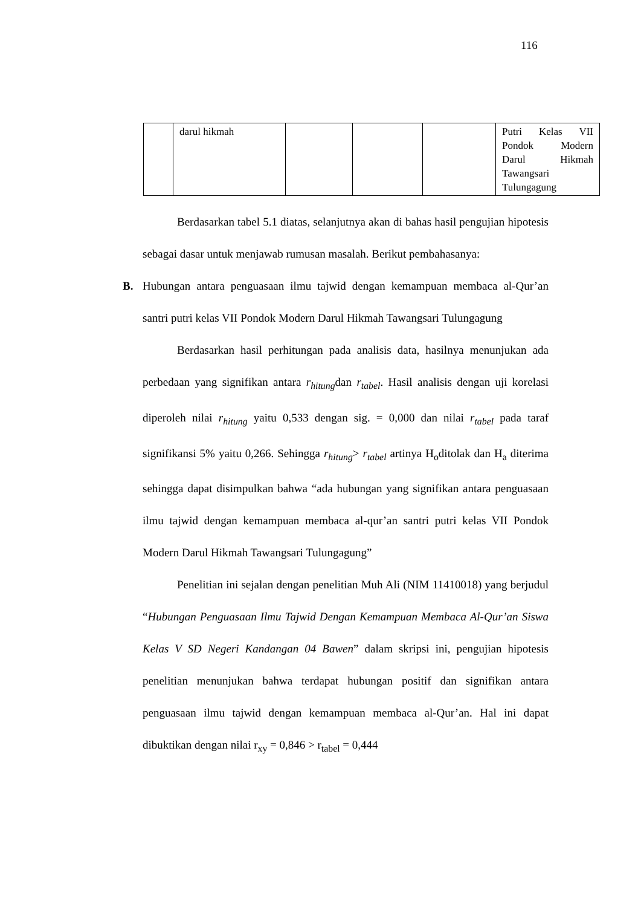116
| | darul hikmah | | | | Putri Kelas VII Pondok Modern Darul Hikmah Tawangsari Tulungagung |
Berdasarkan tabel 5.1 diatas, selanjutnya akan di bahas hasil pengujian hipotesis sebagai dasar untuk menjawab rumusan masalah. Berikut pembahasanya:
B. Hubungan antara penguasaan ilmu tajwid dengan kemampuan membaca al-Qur’an santri putri kelas VII Pondok Modern Darul Hikmah Tawangsari Tulungagung
Berdasarkan hasil perhitungan pada analisis data, hasilnya menunjukan ada perbedaan yang signifikan antara r<sub>hitung</sub>dan r<sub>tabel</sub>. Hasil analisis dengan uji korelasi diperoleh nilai r<sub>hitung</sub> yaitu 0,533 dengan sig. = 0,000 dan nilai r<sub>tabel</sub> pada taraf signifikansi 5% yaitu 0,266. Sehingga r<sub>hitung</sub>> r<sub>tabel</sub> artinya H<sub>o</sub>ditolak dan H<sub>a</sub> diterima sehingga dapat disimpulkan bahwa “ada hubungan yang signifikan antara penguasaan ilmu tajwid dengan kemampuan membaca al-qur’an santri putri kelas VII Pondok Modern Darul Hikmah Tawangsari Tulungagung”
Penelitian ini sejalan dengan penelitian Muh Ali (NIM 11410018) yang berjudul “Hubungan Penguasaan Ilmu Tajwid Dengan Kemampuan Membaca Al-Qur’an Siswa Kelas V SD Negeri Kandangan 04 Bawen” dalam skripsi ini, pengujian hipotesis penelitian menunjukan bahwa terdapat hubungan positif dan signifikan antara penguasaan ilmu tajwid dengan kemampuan membaca al-Qur’an. Hal ini dapat dibuktikan dengan nilai r<sub>xy</sub> = 0,846 > r<sub>tabel</sub> = 0,444